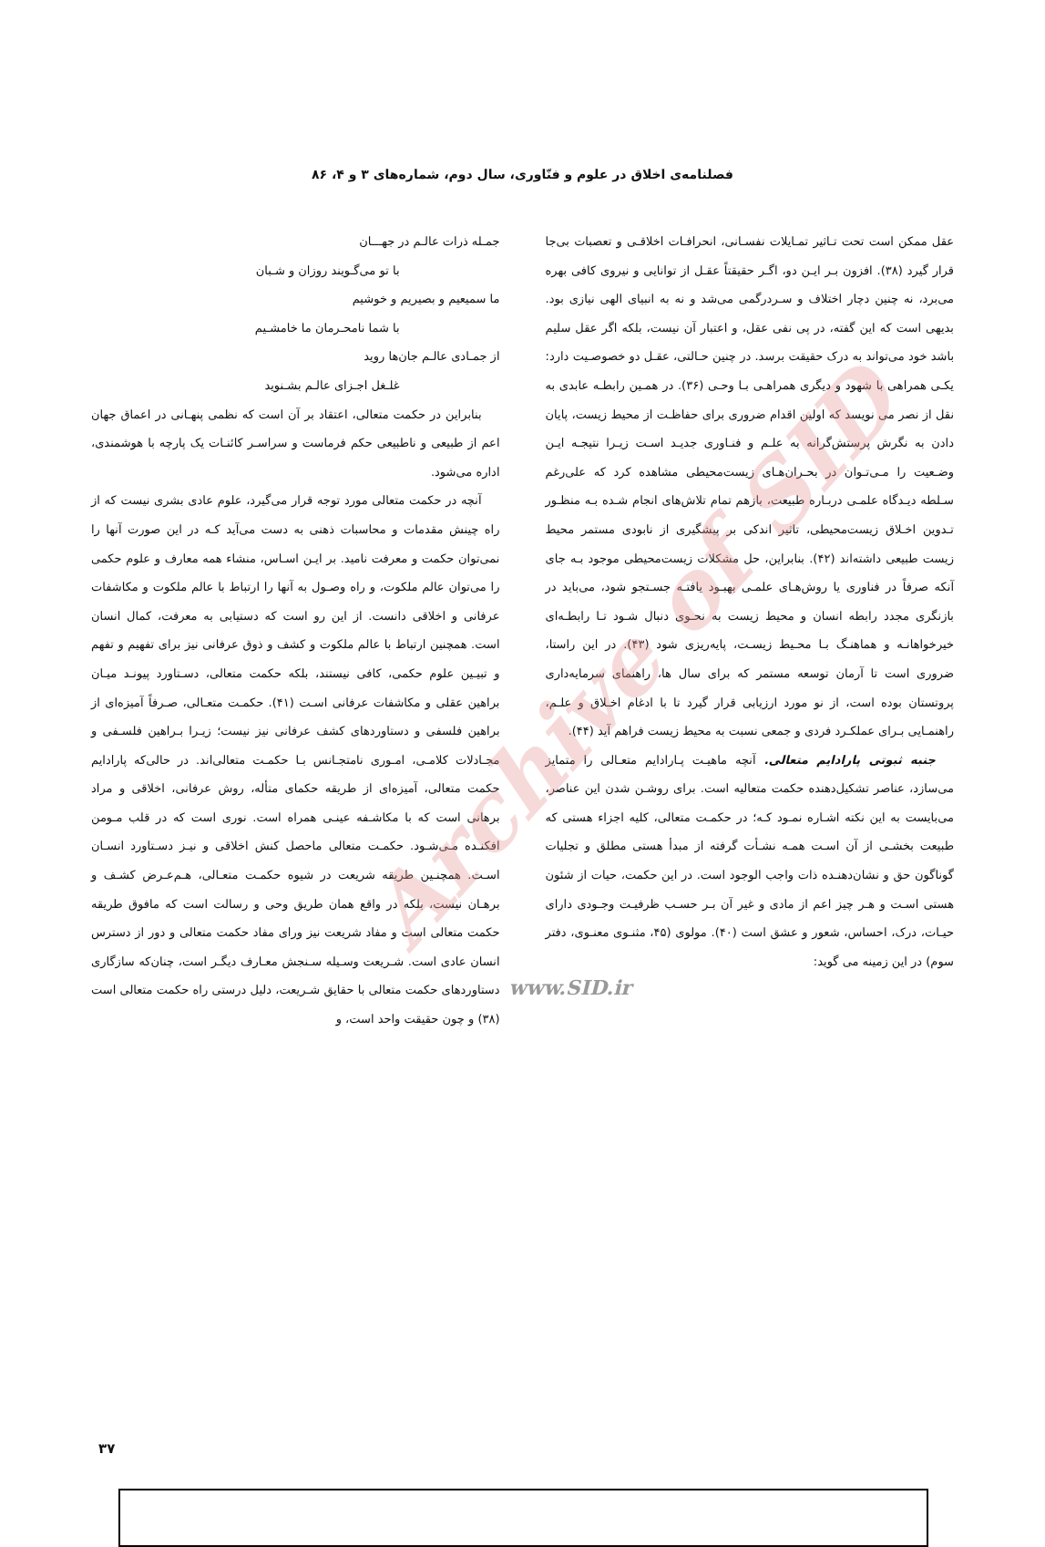فصلنامه‌ی اخلاق در علوم و فنّاوری، سال دوم، شماره‌های ۳ و ۴، ۸۶
عقل ممکن است تحت تـاثیر تمـایلات نفسـانی، انحرافـات اخلاقـی و تعصبات بی‌جا قرار گیرد (۳۸). افزون بـر ایـن دو، اگـر حقیقتاً عقـل از توانایی و نیروی کافی بهره می‌برد، نه چنین دچار اختلاف و سـردرگمی می‌شد و نه به انبیای الهی نیازی بود. بدیهی است که این گفته، در پی نفی عقل، و اعتبار آن نیست، بلکه اگر عقل سلیم باشد خود می‌تواند به درک حقیقت برسد. در چنین حـالتی، عقـل دو خصوصـیت دارد: یکـی همراهی با شهود و دیگری همراهـی بـا وحـی (۳۶). در همـین رابطـه عابدی به نقل از نصر می نویسد که اولین اقدام ضروری برای حفاظـت از محیط زیست، پایان دادن به نگرش پرستش‌گرانه به علـم و فنـاوری جدیـد اسـت زیـرا نتیجـه ایـن وضـعیت را مـی‌تـوان در بحـران‌هـای زیست‌محیطی مشاهده کرد که علی‌رغم سـلطه دیـدگاه علمـی دربـاره طبیعت، بازهم تمام تلاش‌های انجام شـده بـه منظـور تـدوین اخـلاق زیست‌محیطی، تاثیر اندکی بر پیشگیری از نابودی مستمر محیط زیست طبیعی داشته‌اند (۴۲). بنابراین، حل مشکلات زیست‌محیطی موجود بـه جای آنکه صرفاً در فناوری یا روش‌هـای علمـی بهبـود یافتـه جسـتجو شود، می‌باید در بازنگری مجدد رابطه انسان و محیط زیست به نحـوی دنبال شـود تـا رابطـه‌ای خیرخواهانـه و هماهنـگ بـا محـیط زیسـت، پایه‌ریزی شود (۴۳). در این راستا، ضروری است تا آرمان توسعه مستمر که برای سال ها، راهنمای سرمایه‌داری پروتستان بوده است، از نو مورد ارزیابی قرار گیرد تا با ادغام اخـلاق و علـم، راهنمـایی بـرای عملکـرد فردی و جمعی نسبت به محیط زیست فراهم آید (۴۴).
جنبه ثبوتی پارادایم متعالی. آنچه ماهیـت پـارادایم متعـالی را متمایز می‌سازد، عناصر تشکیل‌دهنده حکمت متعالیه است. برای روشـن شدن این عناصر، می‌بایست به این نکته اشـاره نمـود کـه؛ در حکمـت متعالی، کلیه اجزاء هستی که طبیعت بخشـی از آن اسـت همـه نشـأت گرفته از مبدأ هستی مطلق و تجلیات گوناگون حق و نشان‌دهنـده ذات واجب الوجود است. در این حکمت، حیات از شئون هستی اسـت و هـر چیز اعم از مادی و غیر آن بـر حسـب ظرفیـت وجـودی دارای حیـات، درک، احساس، شعور و عشق است (۴۰). مولوی (۴۵، مثنـوی معنـوی، دفتر سوم) در این زمینه می گوید:
www.SID.ir
جمـله ذرات عالـم در جهـــان
با تو می‌گـویند روزان و شـبان
ما سمیعیم و بصیریم و خوشیم
با شما نامحـرمان ما خامشـیم
از جمـادی عالـم جان‌ها روید
غلـغل اجـزای عالـم بشـنوید
بنابراین در حکمت متعالی، اعتقاد بر آن است که نظمی پنهـانی در اعماق جهان اعم از طبیعی و ناطبیعی حکم فرماست و سراسـر کائنـات یک پارچه با هوشمندی، اداره می‌شود.
آنچه در حکمت متعالی مورد توجه قرار می‌گیرد، علوم عادی بشری نیست که از راه چینش مقدمات و محاسبات ذهنی به دست می‌آید کـه در این صورت آنها را نمی‌توان حکمت و معرفت نامید. بر ایـن اسـاس، منشاء همه معارف و علوم حکمی را می‌توان عالم ملکوت، و راه وصـول به آنها را ارتباط با عالم ملکوت و مکاشفات عرفانی و اخلاقی دانست. از این رو است که دستیابی به معرفت، کمال انسان است. همچنین ارتباط با عالم ملکوت و کشف و ذوق عرفانی نیز برای تفهیم و تفهم و تبیـین علوم حکمی، کافی نیستند، بلکه حکمت متعالی، دسـتاورد پیونـد میـان براهین عقلی و مکاشفات عرفانی اسـت (۴۱). حکمـت متعـالی، صـرفاً آمیزه‌ای از براهین فلسفی و دستاوردهای کشف عرفانی نیز نیست؛ زیـرا بـراهین فلسـفی و مجـادلات کلامـی، امـوری نامتجـانس بـا حکمـت متعالی‌اند. در حالی‌که پارادایم حکمت متعالی، آمیزه‌ای از طریقه حکمای متأله، روش عرفانی، اخلاقی و مراد برهانی است که با مکاشـفه عینـی همراه است. نوری است که در قلب مـومن افکنـده مـی‌شـود. حکمـت متعالی ماحصل کنش اخلاقی و نیـز دسـتاورد انسـان اسـت. همچنـین طریقه شریعت در شیوه حکمـت متعـالی، هـم‌عـرض کشـف و برهـان نیست، بلکه در واقع همان طریق وحی و رسالت است که مافوق طریقه حکمت متعالی است و مفاد شریعت نیز ورای مفاد حکمت متعالی و دور از دسترس انسان عادی است. شـریعت وسـیله سـنجش معـارف دیگـر است، چنان‌که سازگاری دستاوردهای حکمت متعالی با حقایق شـریعت، دلیل درستی راه حکمت متعالی است (۳۸) و چون حقیقت واحد است، و
Archive of SID
۳۷